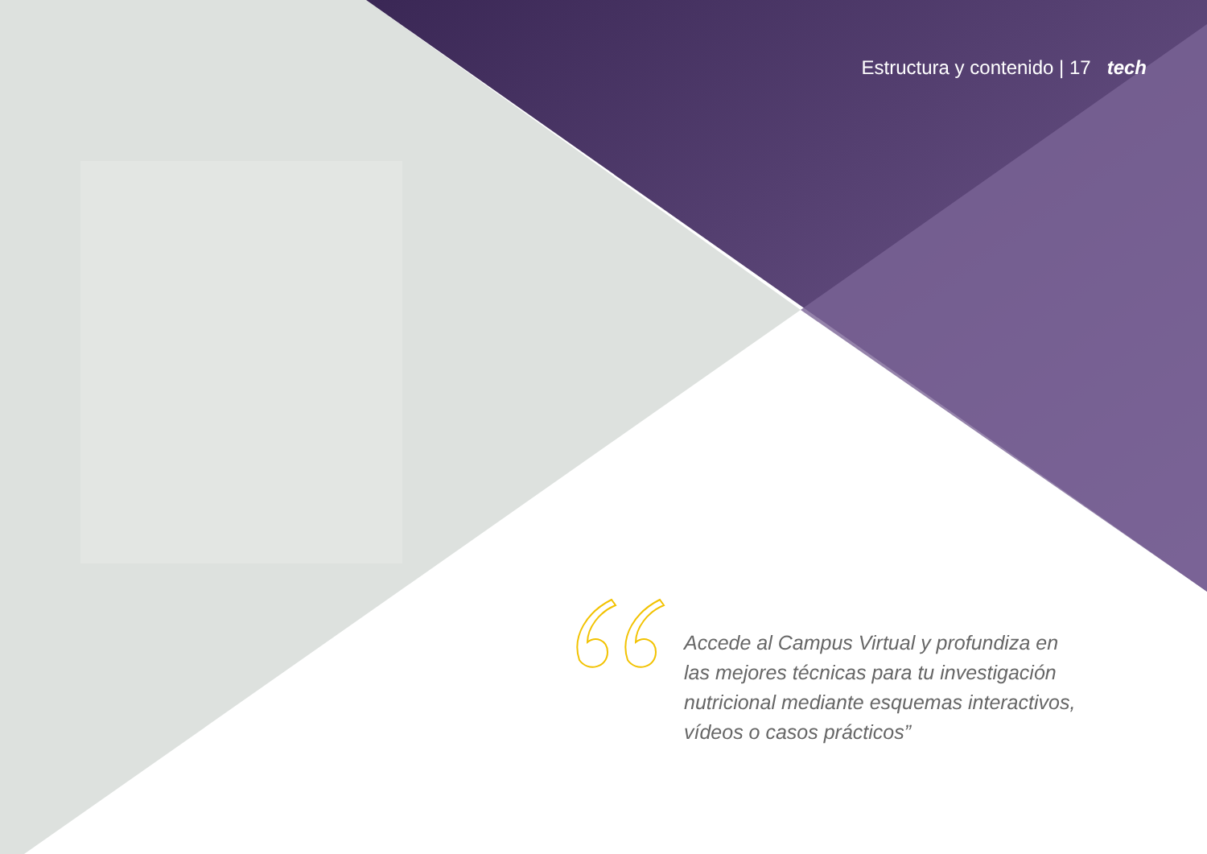Estructura y contenido | 17 tech
Accede al Campus Virtual y profundiza en las mejores técnicas para tu investigación nutricional mediante esquemas interactivos, vídeos o casos prácticos”